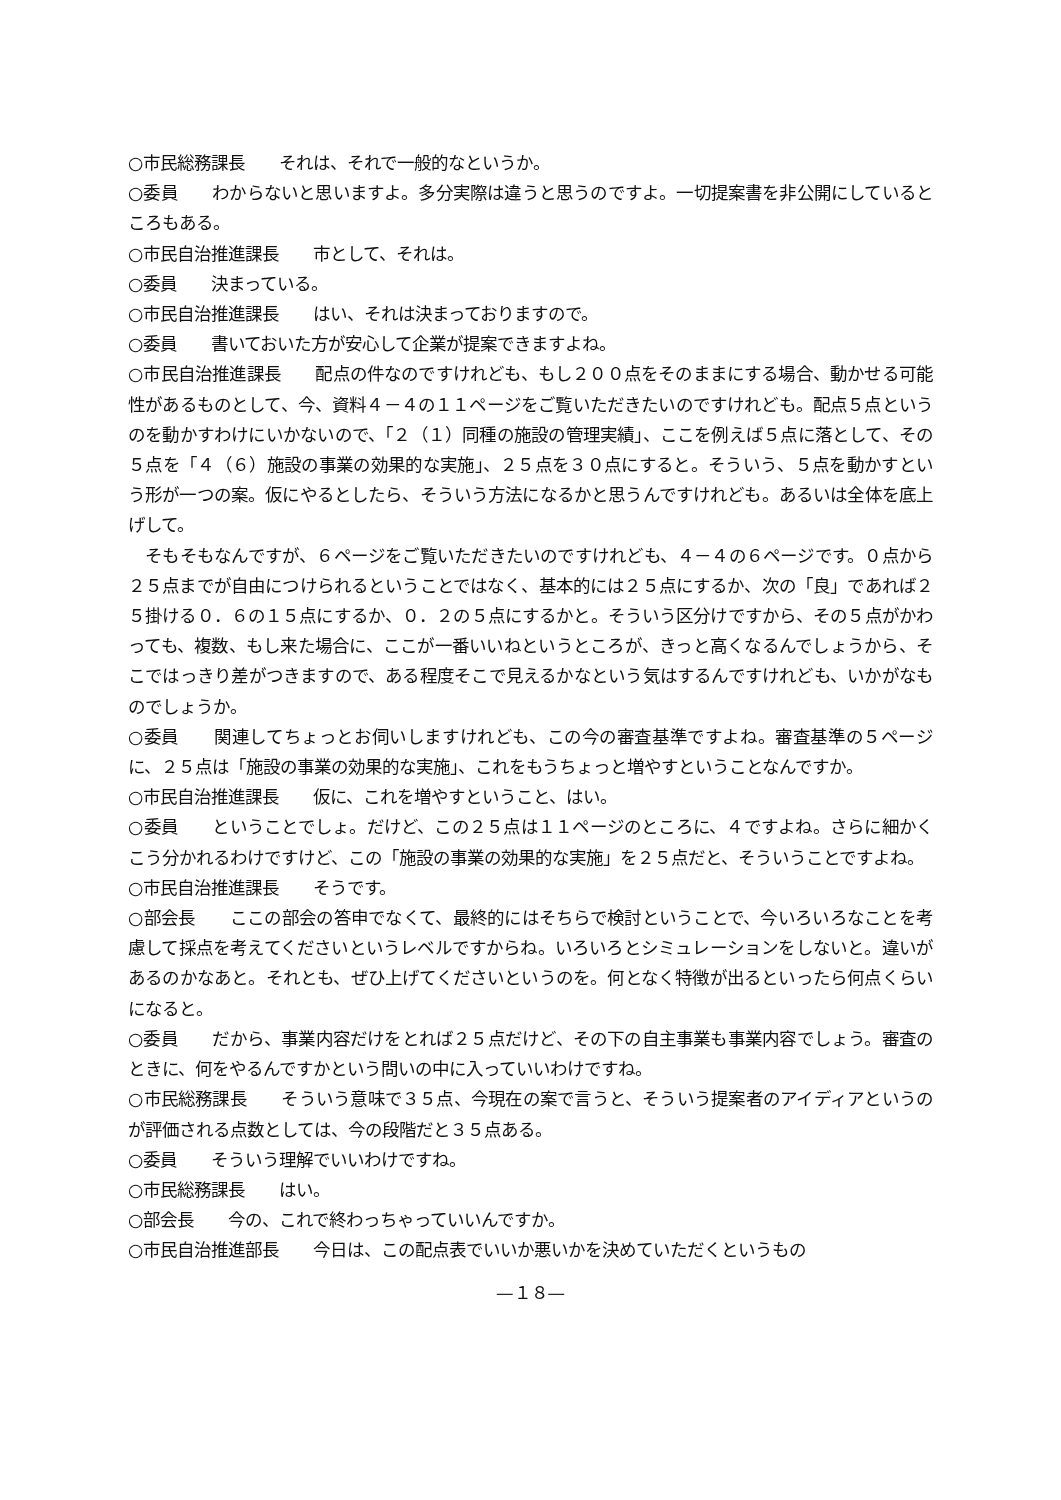○市民総務課長　　それは、それで一般的なというか。
○委員　　わからないと思いますよ。多分実際は違うと思うのですよ。一切提案書を非公開にしているところもある。
○市民自治推進課長　　市として、それは。
○委員　　決まっている。
○市民自治推進課長　　はい、それは決まっておりますので。
○委員　　書いておいた方が安心して企業が提案できますよね。
○市民自治推進課長　　配点の件なのですけれども、もし２００点をそのままにする場合、動かせる可能性があるものとして、今、資料４－４の１１ページをご覧いただきたいのですけれども。配点５点というのを動かすわけにいかないので、「２（１）同種の施設の管理実績」、ここを例えば５点に落として、その５点を「４（６）施設の事業の効果的な実施」、２５点を３０点にすると。そういう、５点を動かすという形が一つの案。仮にやるとしたら、そういう方法になるかと思うんですけれども。あるいは全体を底上げして。
　そもそもなんですが、６ページをご覧いただきたいのですけれども、４－４の６ページです。０点から２５点までが自由につけられるということではなく、基本的には２５点にするか、次の「良」であれば２５掛ける０．６の１５点にするか、０．２の５点にするかと。そういう区分けですから、その５点がかわっても、複数、もし来た場合に、ここが一番いいねというところが、きっと高くなるんでしょうから、そこではっきり差がつきますので、ある程度そこで見えるかなという気はするんですけれども、いかがなものでしょうか。
○委員　　関連してちょっとお伺いしますけれども、この今の審査基準ですよね。審査基準の５ページに、２５点は「施設の事業の効果的な実施」、これをもうちょっと増やすということなんですか。
○市民自治推進課長　　仮に、これを増やすということ、はい。
○委員　　ということでしょ。だけど、この２５点は１１ページのところに、４ですよね。さらに細かくこう分かれるわけですけど、この「施設の事業の効果的な実施」を２５点だと、そういうことですよね。
○市民自治推進課長　　そうです。
○部会長　　ここの部会の答申でなくて、最終的にはそちらで検討ということで、今いろいろなことを考慮して採点を考えてくださいというレベルですからね。いろいろとシミュレーションをしないと。違いがあるのかなあと。それとも、ぜひ上げてくださいというのを。何となく特徴が出るといったら何点くらいになると。
○委員　　だから、事業内容だけをとれば２５点だけど、その下の自主事業も事業内容でしょう。審査のときに、何をやるんですかという問いの中に入っていいわけですね。
○市民総務課長　　そういう意味で３５点、今現在の案で言うと、そういう提案者のアイディアというのが評価される点数としては、今の段階だと３５点ある。
○委員　　そういう理解でいいわけですね。
○市民総務課長　　はい。
○部会長　　今の、これで終わっちゃっていいんですか。
○市民自治推進部長　　今日は、この配点表でいいか悪いかを決めていただくというもの
—１８—